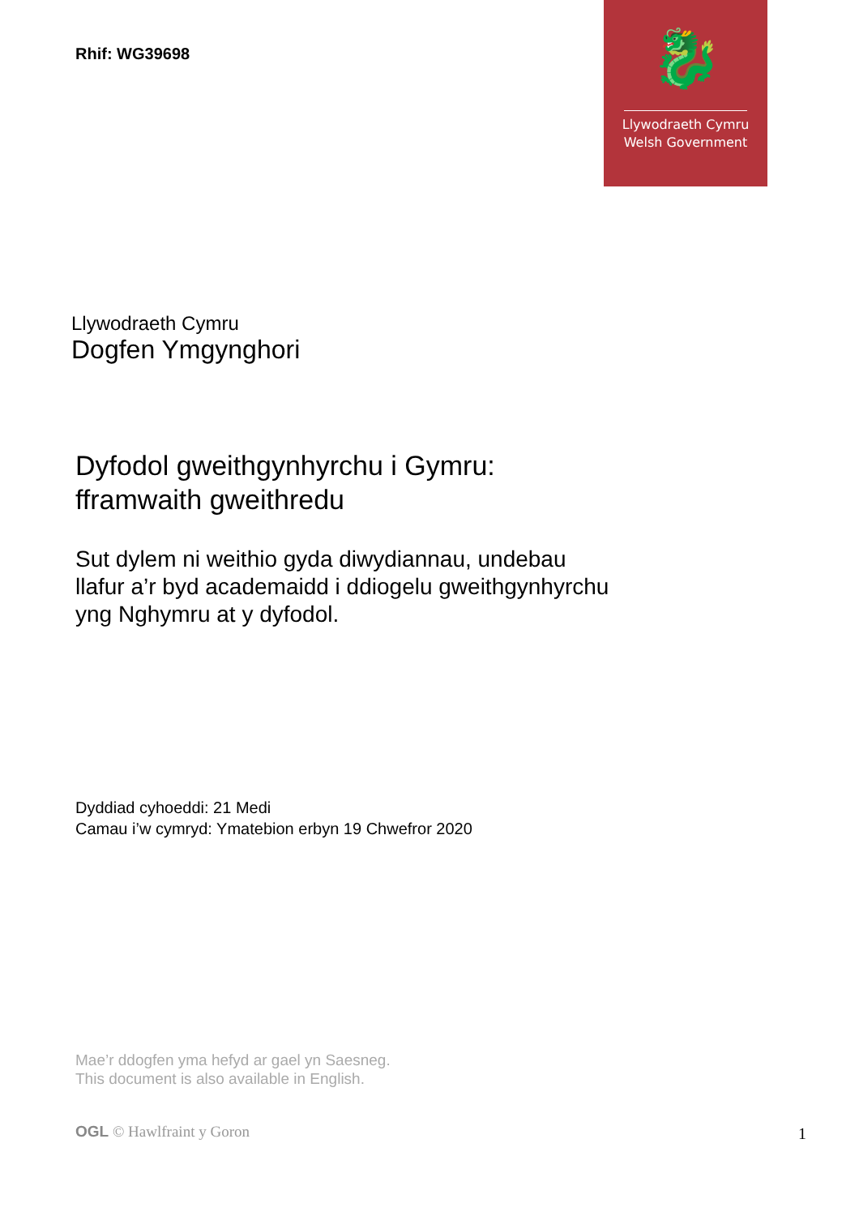🐉
Llywodraeth Cymru
Welsh Government
Rhif: WG39698
Llywodraeth Cymru
Dogfen Ymgynghori
Dyfodol gweithgynhyrchu i Gymru:
fframwaith gweithredu
Sut dylem ni weithio gyda diwydiannau, undebau
llafur a’r byd academaidd i ddiogelu gweithgynhyrchu
yng Nghymru at y dyfodol.
Dyddiad cyhoeddi: 21 Medi
Camau i’w cymryd: Ymatebion erbyn 19 Chwefror 2020
Mae’r ddogfen yma hefyd ar gael yn Saesneg.
This document is also available in English.
OGL © Hawlfraint y Goron 1